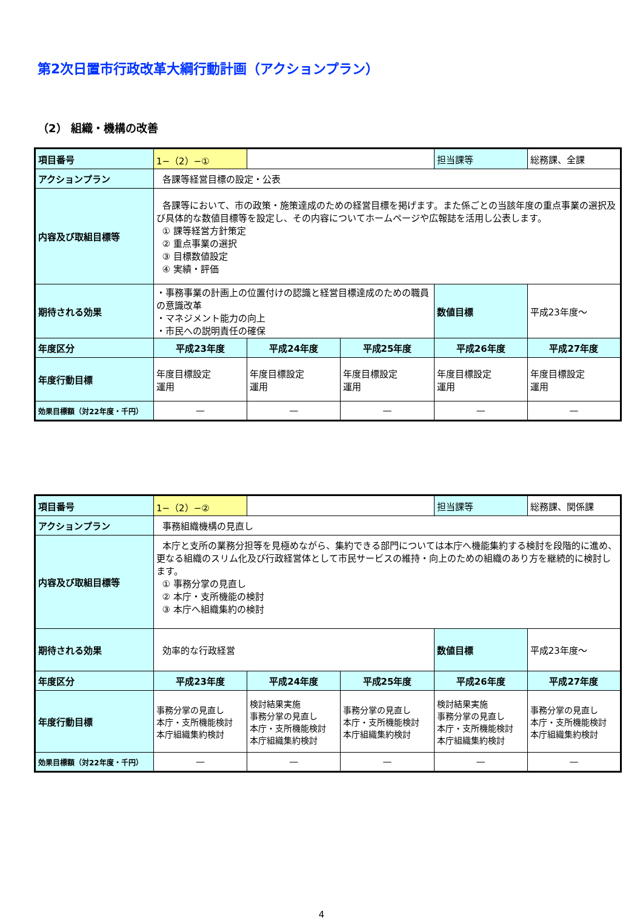第2次日置市行政改革大綱行動計画（アクションプラン）
（2） 組織・機構の改善
| 項目番号 | 1−（2）−① | | | 担当課等 | 総務課、全課 |
| アクションプラン | 各課等経営目標の設定・公表 | | | | |
| 内容及び取組目標等 | 各課等において、市の政策・施策達成のための経営目標を掲げます。また係ごとの当該年度の重点事業の選択及び具体的な数値目標等を設定し、その内容についてホームページや広報誌を活用し公表します。 ① 課等経営方針策定 ② 重点事業の選択 ③ 目標数値設定 ④ 実績・評価 | | | | |
| 期待される効果 | ・事務事業の計画上の位置付けの認識と経営目標達成のための職員の意識改革 ・マネジメント能力の向上 ・市民への説明責任の確保 | | | 数値目標 | 平成23年度～ |
| 年度区分 | 平成23年度 | 平成24年度 | 平成25年度 | 平成26年度 | 平成27年度 |
| 年度行動目標 | 年度目標設定 運用 | 年度目標設定 運用 | 年度目標設定 運用 | 年度目標設定 運用 | 年度目標設定 運用 |
| 効果目標額（対22年度・千円） | — | — | — | — | — |
| 項目番号 | 1−（2）−② | | | 担当課等 | 総務課、関係課 |
| アクションプラン | 事務組織機構の見直し | | | | |
| 内容及び取組目標等 | 本庁と支所の業務分担等を見極めながら、集約できる部門については本庁へ機能集約する検討を段階的に進め、更なる組織のスリム化及び行政経営体として市民サービスの維持・向上のための組織のあり方を継続的に検討します。 ① 事務分掌の見直し ② 本庁・支所機能の検討 ③ 本庁へ組織集約の検討 | | | | |
| 期待される効果 | 効率的な行政経営 | | | 数値目標 | 平成23年度～ |
| 年度区分 | 平成23年度 | 平成24年度 | 平成25年度 | 平成26年度 | 平成27年度 |
| 年度行動目標 | 事務分掌の見直し 本庁・支所機能検討 本庁組織集約検討 | 検討結果実施 事務分掌の見直し 本庁・支所機能検討 本庁組織集約検討 | 事務分掌の見直し 本庁・支所機能検討 本庁組織集約検討 | 検討結果実施 事務分掌の見直し 本庁・支所機能検討 本庁組織集約検討 | 事務分掌の見直し 本庁・支所機能検討 本庁組織集約検討 |
| 効果目標額（対22年度・千円） | — | — | — | — | — |
4